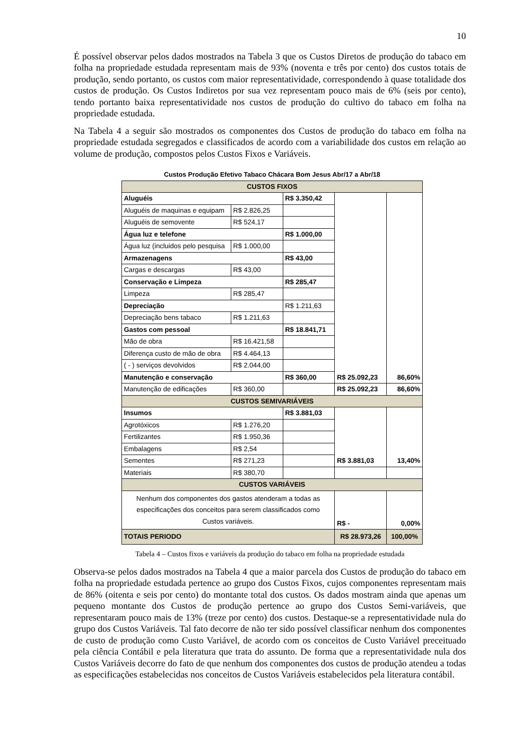10
É possível observar pelos dados mostrados na Tabela 3 que os Custos Diretos de produção do tabaco em folha na propriedade estudada representam mais de 93% (noventa e três por cento) dos custos totais de produção, sendo portanto, os custos com maior representatividade, correspondendo à quase totalidade dos custos de produção. Os Custos Indiretos por sua vez representam pouco mais de 6% (seis por cento), tendo portanto baixa representatividade nos custos de produção do cultivo do tabaco em folha na propriedade estudada.
Na Tabela 4 a seguir são mostrados os componentes dos Custos de produção do tabaco em folha na propriedade estudada segregados e classificados de acordo com a variabilidade dos custos em relação ao volume de produção, compostos pelos Custos Fixos e Variáveis.
Custos Produção Efetivo Tabaco Chácara Bom Jesus Abr/17 a Abr/18
| CUSTOS FIXOS | | | | |
| Aluguéis | | R$ 3.350,42 | R$ 25.092,23 | 86,60% |
| Aluguéis de maquinas e equipam | R$ 2.826,25 | | | |
| Aluguéis de semovente | R$ 524,17 | | | |
| Água luz e telefone | | R$ 1.000,00 | | |
| Água luz (incluidos pelo pesquisa | R$ 1.000,00 | | | |
| Armazenagens | | R$ 43,00 | | |
| Cargas e descargas | R$ 43,00 | | | |
| Conservação e Limpeza | | R$ 285,47 | | |
| Limpeza | R$ 285,47 | | | |
| Depreciação | | R$ 1.211,63 | | |
| Depreciação bens tabaco | R$ 1.211,63 | | | |
| Gastos com pessoal | | R$ 18.841,71 | | |
| Mão de obra | R$ 16.421,58 | | | |
| Diferença custo de mão de obra | R$ 4.464,13 | | | |
| ( - ) serviços devolvidos | R$ 2.044,00 | | | |
| Manutenção e conservação | | R$ 360,00 | | |
| Manutenção de edificações | R$ 360,00 | | R$ 25.092,23 | 86,60% |
| CUSTOS SEMIVARIÁVEIS | | | | |
| Insumos | | R$ 3.881,03 | R$ 3.881,03 | 13,40% |
| Agrotóxicos | R$ 1.276,20 | | | |
| Fertilizantes | R$ 1.950,36 | | | |
| Embalagens | R$ 2,54 | | | |
| Sementes | R$ 271,23 | | | |
| Materiais | R$ 380,70 | | | |
| CUSTOS VARIÁVEIS | | | | |
| Nenhum dos componentes dos gastos atenderam a todas as especificações dos conceitos para serem classificados como Custos variáveis. | | | R$ - | 0,00% |
| TOTAIS PERIODO | | | R$ 28.973,26 | 100,00% |
Tabela 4 – Custos fixos e variáveis da produção do tabaco em folha na propriedade estudada
Observa-se pelos dados mostrados na Tabela 4 que a maior parcela dos Custos de produção do tabaco em folha na propriedade estudada pertence ao grupo dos Custos Fixos, cujos componentes representam mais de 86% (oitenta e seis por cento) do montante total dos custos. Os dados mostram ainda que apenas um pequeno montante dos Custos de produção pertence ao grupo dos Custos Semi-variáveis, que representaram pouco mais de 13% (treze por cento) dos custos. Destaque-se a representatividade nula do grupo dos Custos Variáveis. Tal fato decorre de não ter sido possível classificar nenhum dos componentes de custo de produção como Custo Variável, de acordo com os conceitos de Custo Variável preceituado pela ciência Contábil e pela literatura que trata do assunto. De forma que a representatividade nula dos Custos Variáveis decorre do fato de que nenhum dos componentes dos custos de produção atendeu a todas as especificações estabelecidas nos conceitos de Custos Variáveis estabelecidos pela literatura contábil.